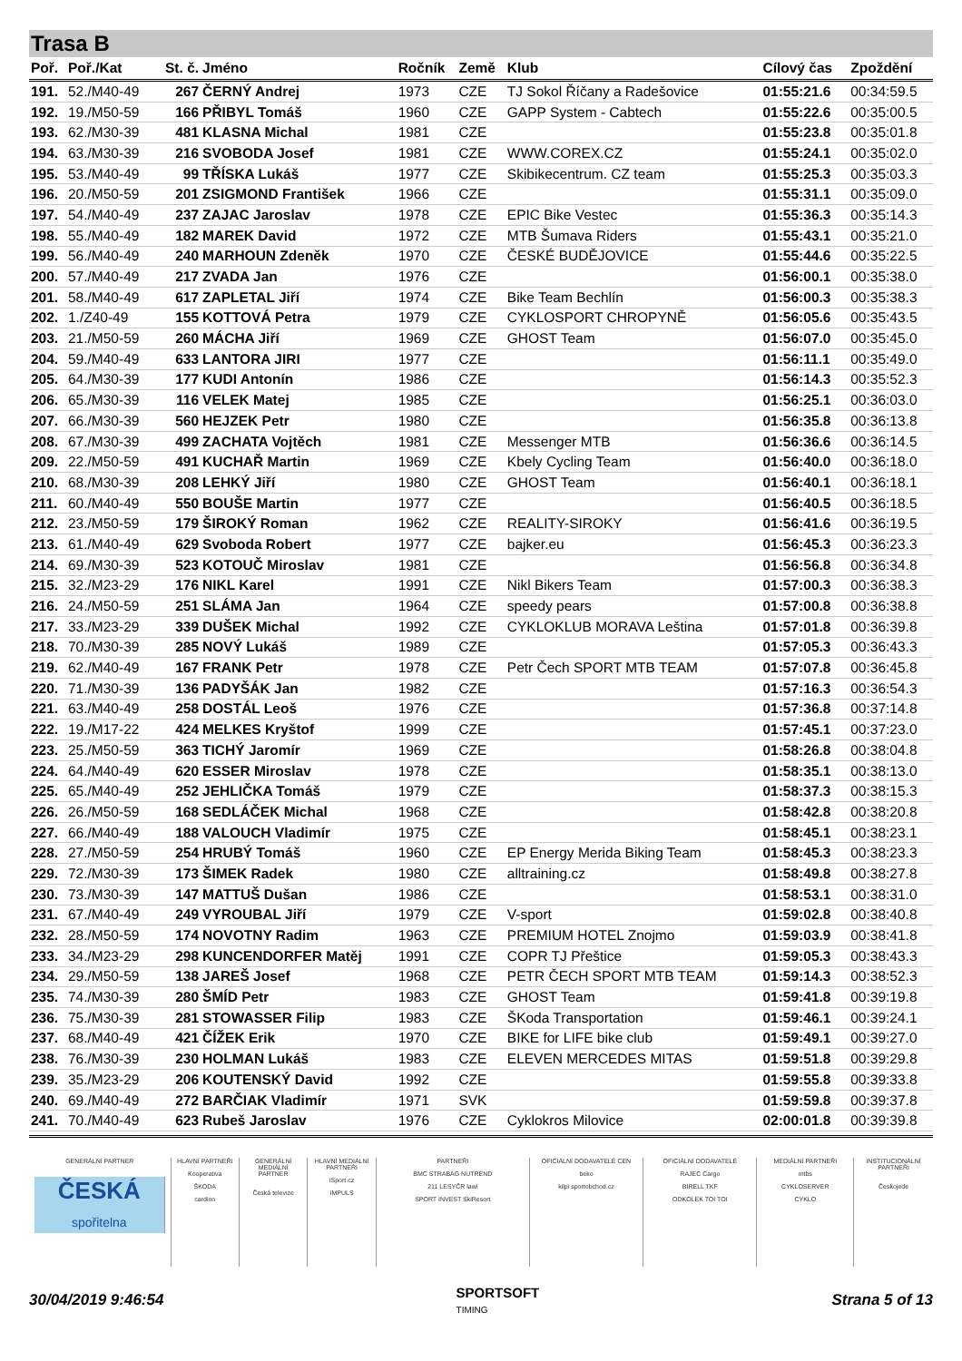Trasa B
| Poř. | Poř./Kat | St. č. | Jméno | Ročník | Země | Klub | Cílový čas | Zpoždění |
| --- | --- | --- | --- | --- | --- | --- | --- | --- |
| 191. | 52./M40-49 | 267 | ČERNÝ Andrej | 1973 | CZE | TJ Sokol Říčany a Radešovice | 01:55:21.6 | 00:34:59.5 |
| 192. | 19./M50-59 | 166 | PŘIBYL Tomáš | 1960 | CZE | GAPP System - Cabtech | 01:55:22.6 | 00:35:00.5 |
| 193. | 62./M30-39 | 481 | KLASNA Michal | 1981 | CZE | | 01:55:23.8 | 00:35:01.8 |
| 194. | 63./M30-39 | 216 | SVOBODA Josef | 1981 | CZE | WWW.COREX.CZ | 01:55:24.1 | 00:35:02.0 |
| 195. | 53./M40-49 | 99 | TŘÍSKA Lukáš | 1977 | CZE | Skibikecentrum. CZ team | 01:55:25.3 | 00:35:03.3 |
| 196. | 20./M50-59 | 201 | ZSIGMOND František | 1966 | CZE | | 01:55:31.1 | 00:35:09.0 |
| 197. | 54./M40-49 | 237 | ZAJAC Jaroslav | 1978 | CZE | EPIC Bike Vestec | 01:55:36.3 | 00:35:14.3 |
| 198. | 55./M40-49 | 182 | MAREK David | 1972 | CZE | MTB Šumava Riders | 01:55:43.1 | 00:35:21.0 |
| 199. | 56./M40-49 | 240 | MARHOUN Zdeněk | 1970 | CZE | ČESKÉ BUDĚJOVICE | 01:55:44.6 | 00:35:22.5 |
| 200. | 57./M40-49 | 217 | ZVADA Jan | 1976 | CZE | | 01:56:00.1 | 00:35:38.0 |
| 201. | 58./M40-49 | 617 | ZAPLETAL Jiří | 1974 | CZE | Bike Team Bechlín | 01:56:00.3 | 00:35:38.3 |
| 202. | 1./Z40-49 | 155 | KOTTOVÁ Petra | 1979 | CZE | CYKLOSPORT CHROPYNĚ | 01:56:05.6 | 00:35:43.5 |
| 203. | 21./M50-59 | 260 | MÁCHA Jiří | 1969 | CZE | GHOST Team | 01:56:07.0 | 00:35:45.0 |
| 204. | 59./M40-49 | 633 | LANTORA JIRI | 1977 | CZE | | 01:56:11.1 | 00:35:49.0 |
| 205. | 64./M30-39 | 177 | KUDI Antonín | 1986 | CZE | | 01:56:14.3 | 00:35:52.3 |
| 206. | 65./M30-39 | 116 | VELEK Matej | 1985 | CZE | | 01:56:25.1 | 00:36:03.0 |
| 207. | 66./M30-39 | 560 | HEJZEK Petr | 1980 | CZE | | 01:56:35.8 | 00:36:13.8 |
| 208. | 67./M30-39 | 499 | ZACHATA Vojtěch | 1981 | CZE | Messenger MTB | 01:56:36.6 | 00:36:14.5 |
| 209. | 22./M50-59 | 491 | KUCHAŘ Martin | 1969 | CZE | Kbely Cycling Team | 01:56:40.0 | 00:36:18.0 |
| 210. | 68./M30-39 | 208 | LEHKÝ Jiří | 1980 | CZE | GHOST Team | 01:56:40.1 | 00:36:18.1 |
| 211. | 60./M40-49 | 550 | BOUŠE Martin | 1977 | CZE | | 01:56:40.5 | 00:36:18.5 |
| 212. | 23./M50-59 | 179 | ŠIROKÝ Roman | 1962 | CZE | REALITY-SIROKY | 01:56:41.6 | 00:36:19.5 |
| 213. | 61./M40-49 | 629 | Svoboda Robert | 1977 | CZE | bajker.eu | 01:56:45.3 | 00:36:23.3 |
| 214. | 69./M30-39 | 523 | KOTOUČ Miroslav | 1981 | CZE | | 01:56:56.8 | 00:36:34.8 |
| 215. | 32./M23-29 | 176 | NIKL Karel | 1991 | CZE | Nikl Bikers Team | 01:57:00.3 | 00:36:38.3 |
| 216. | 24./M50-59 | 251 | SLÁMA Jan | 1964 | CZE | speedy pears | 01:57:00.8 | 00:36:38.8 |
| 217. | 33./M23-29 | 339 | DUŠEK Michal | 1992 | CZE | CYKLOKLUB MORAVA Leština | 01:57:01.8 | 00:36:39.8 |
| 218. | 70./M30-39 | 285 | NOVÝ Lukáš | 1989 | CZE | | 01:57:05.3 | 00:36:43.3 |
| 219. | 62./M40-49 | 167 | FRANK Petr | 1978 | CZE | Petr Čech SPORT MTB TEAM | 01:57:07.8 | 00:36:45.8 |
| 220. | 71./M30-39 | 136 | PADYŠÁK Jan | 1982 | CZE | | 01:57:16.3 | 00:36:54.3 |
| 221. | 63./M40-49 | 258 | DOSTÁL Leoš | 1976 | CZE | | 01:57:36.8 | 00:37:14.8 |
| 222. | 19./M17-22 | 424 | MELKES Kryštof | 1999 | CZE | | 01:57:45.1 | 00:37:23.0 |
| 223. | 25./M50-59 | 363 | TICHÝ Jaromír | 1969 | CZE | | 01:58:26.8 | 00:38:04.8 |
| 224. | 64./M40-49 | 620 | ESSER Miroslav | 1978 | CZE | | 01:58:35.1 | 00:38:13.0 |
| 225. | 65./M40-49 | 252 | JEHLIČKA Tomáš | 1979 | CZE | | 01:58:37.3 | 00:38:15.3 |
| 226. | 26./M50-59 | 168 | SEDLÁČEK Michal | 1968 | CZE | | 01:58:42.8 | 00:38:20.8 |
| 227. | 66./M40-49 | 188 | VALOUCH Vladimír | 1975 | CZE | | 01:58:45.1 | 00:38:23.1 |
| 228. | 27./M50-59 | 254 | HRUBÝ Tomáš | 1960 | CZE | EP Energy Merida Biking Team | 01:58:45.3 | 00:38:23.3 |
| 229. | 72./M30-39 | 173 | ŠIMEK Radek | 1980 | CZE | alltraining.cz | 01:58:49.8 | 00:38:27.8 |
| 230. | 73./M30-39 | 147 | MATTUŠ Dušan | 1986 | CZE | | 01:58:53.1 | 00:38:31.0 |
| 231. | 67./M40-49 | 249 | VYROUBAL Jiří | 1979 | CZE | V-sport | 01:59:02.8 | 00:38:40.8 |
| 232. | 28./M50-59 | 174 | NOVOTNY Radim | 1963 | CZE | PREMIUM HOTEL Znojmo | 01:59:03.9 | 00:38:41.8 |
| 233. | 34./M23-29 | 298 | KUNCENDORFER Matěj | 1991 | CZE | COPR TJ Přeštice | 01:59:05.3 | 00:38:43.3 |
| 234. | 29./M50-59 | 138 | JAREŠ Josef | 1968 | CZE | PETR ČECH SPORT MTB TEAM | 01:59:14.3 | 00:38:52.3 |
| 235. | 74./M30-39 | 280 | ŠMÍD Petr | 1983 | CZE | GHOST Team | 01:59:41.8 | 00:39:19.8 |
| 236. | 75./M30-39 | 281 | STOWASSER Filip | 1983 | CZE | ŠKoda Transportation | 01:59:46.1 | 00:39:24.1 |
| 237. | 68./M40-49 | 421 | ČÍŽEK Erik | 1970 | CZE | BIKE for LIFE bike club | 01:59:49.1 | 00:39:27.0 |
| 238. | 76./M30-39 | 230 | HOLMAN Lukáš | 1983 | CZE | ELEVEN MERCEDES MITAS | 01:59:51.8 | 00:39:29.8 |
| 239. | 35./M23-29 | 206 | KOUTENSKÝ David | 1992 | CZE | | 01:59:55.8 | 00:39:33.8 |
| 240. | 69./M40-49 | 272 | BARČIAK Vladimír | 1971 | SVK | | 01:59:59.8 | 00:39:37.8 |
| 241. | 70./M40-49 | 623 | Rubeš Jaroslav | 1976 | CZE | Cyklokros Milovice | 02:00:01.8 | 00:39:39.8 |
GENERÁLNÍ PARTNER
ČESKÁ
spořitelna
HLAVNÍ PARTNEŘI
Kooperativa
ŠKODA
cardion
GENERÁLNÍ MEDIÁLNÍ PARTNER
Česká televize
HLAVNÍ MEDIÁLNÍ PARTNEŘI
iSport.cz
IMPULS
PARTNEŘI
BMC STRABAG NUTREND
211 LESYČR lawi
SPORT INVEST SkiResort
OFICIÁLNÍ DODAVATELÉ CEN
beko
kilpi sportobchod.cz
OFICIÁLNÍ DODAVATELÉ
RAJEC Cargo
BIRELL TKF
ODKOLEK TOI TOI
MEDIÁLNÍ PARTNEŘI
mtbs
CYKLOSERVER
CYKLO
INSTITUCIONÁLNÍ PARTNEŘI
Českojede
30/04/2019 9:46:54 SPORTSOFT
TIMING Strana 5 of 13